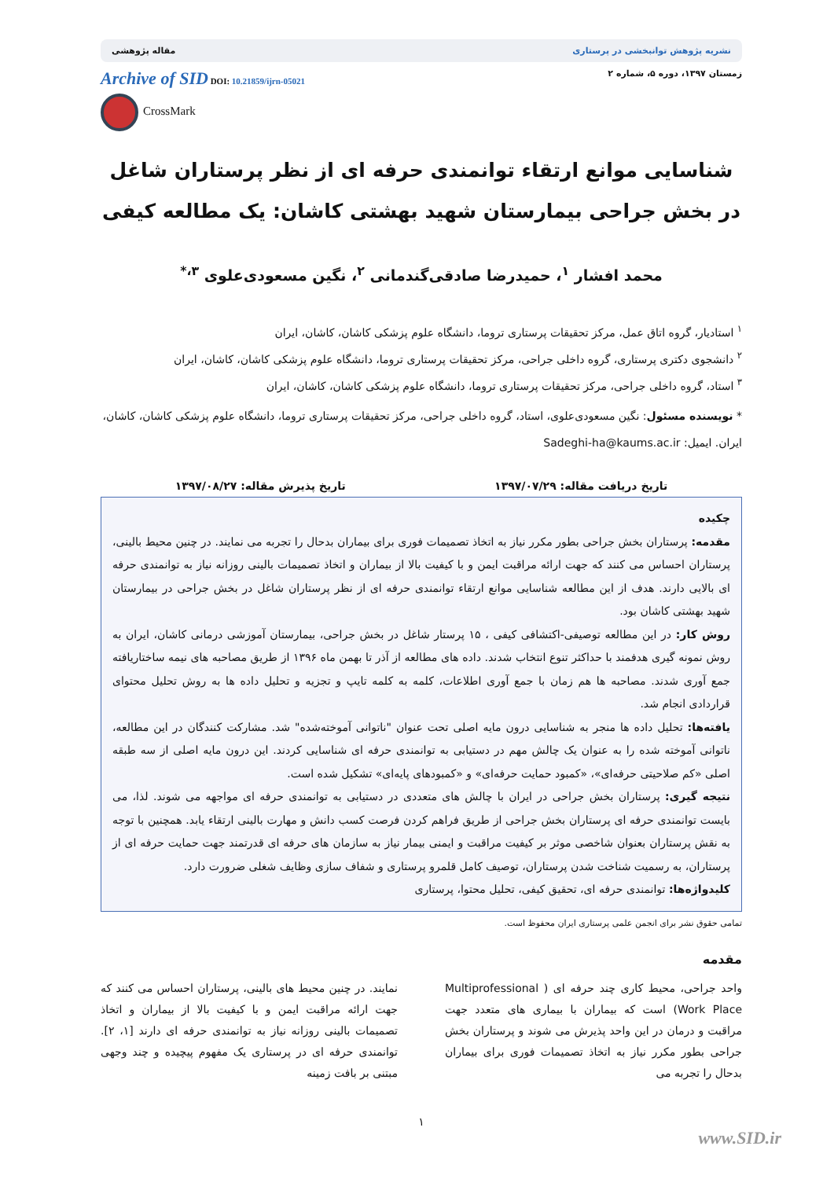نشریه پژوهش توانبخشی در پرستاری مقاله پژوهشی
زمستان ۱۳۹۷، دوره ۵، شماره ۲ Archive of SID DOI: 10.21859/ijrn-05021
CrossMark
شناسایی موانع ارتقاء توانمندی حرفه ای از نظر پرستاران شاغل در بخش جراحی بیمارستان شهید بهشتی کاشان: یک مطالعه کیفی
محمد افشار <sup>۱</sup>، حمیدرضا صادقی‌گندمانی <sup>۲</sup>، نگین مسعودی‌علوی <sup>۳،*</sup>
<sup>۱</sup> استادیار، گروه اتاق عمل، مرکز تحقیقات پرستاری تروما، دانشگاه علوم پزشکی کاشان، کاشان، ایران
<sup>۲</sup> دانشجوی دکتری پرستاری، گروه داخلی جراحی، مرکز تحقیقات پرستاری تروما، دانشگاه علوم پزشکی کاشان، کاشان، ایران
<sup>۳</sup> استاد، گروه داخلی جراحی، مرکز تحقیقات پرستاری تروما، دانشگاه علوم پزشکی کاشان، کاشان، ایران
* نویسنده مسئول: نگین مسعودی‌علوی، استاد، گروه داخلی جراحی، مرکز تحقیقات پرستاری تروما، دانشگاه علوم پزشکی کاشان، کاشان، ایران. ایمیل: Sadeghi-ha@kaums.ac.ir
تاریخ دریافت مقاله: ۱۳۹۷/۰۷/۲۹ تاریخ پذیرش مقاله: ۱۳۹۷/۰۸/۲۷
چکیده
مقدمه: پرستاران بخش جراحی بطور مکرر نیاز به اتخاذ تصمیمات فوری برای بیماران بدحال را تجربه می نمایند. در چنین محیط بالینی، پرستاران احساس می کنند که جهت ارائه مراقبت ایمن و با کیفیت بالا از بیماران و اتخاذ تصمیمات بالینی روزانه نیاز به توانمندی حرفه ای بالایی دارند. هدف از این مطالعه شناسایی موانع ارتقاء توانمندی حرفه ای از نظر پرستاران شاغل در بخش جراحی در بیمارستان شهید بهشتی کاشان بود.
روش کار: در این مطالعه توصیفی-اکتشافی کیفی ، ۱۵ پرستار شاغل در بخش جراحی، بیمارستان آموزشی درمانی کاشان، ایران به روش نمونه گیری هدفمند با حداکثر تنوع انتخاب شدند. داده های مطالعه از آذر تا بهمن ماه ۱۳۹۶ از طریق مصاحبه های نیمه ساختاریافته جمع آوری شدند. مصاحبه ها هم زمان با جمع آوری اطلاعات، کلمه به کلمه تایپ و تجزیه و تحلیل داده ها به روش تحلیل محتوای قراردادی انجام شد.
یافته‌ها: تحلیل داده ها منجر به شناسایی درون مایه اصلی تحت عنوان "ناتوانی آموخته‌شده" شد. مشارکت کنندگان در این مطالعه، ناتوانی آموخته شده را به عنوان یک چالش مهم در دستیابی به توانمندی حرفه ای شناسایی کردند. این درون مایه اصلی از سه طبقه اصلی «کم صلاحیتی حرفه‌ای»، «کمبود حمایت حرفه‌ای» و «کمبودهای پایه‌ای» تشکیل شده است.
نتیجه گیری: پرستاران بخش جراحی در ایران با چالش های متعددی در دستیابی به توانمندی حرفه ای مواجهه می شوند. لذا، می بایست توانمندی حرفه ای پرستاران بخش جراحی از طریق فراهم کردن فرصت کسب دانش و مهارت بالینی ارتقاء یابد. همچنین با توجه به نقش پرستاران بعنوان شاخصی موثر بر کیفیت مراقبت و ایمنی بیمار نیاز به سازمان های حرفه ای قدرتمند جهت حمایت حرفه ای از پرستاران، به رسمیت شناخت شدن پرستاران، توصیف کامل قلمرو پرستاری و شفاف سازی وظایف شغلی ضرورت دارد.
کلیدواژه‌ها: توانمندی حرفه ای، تحقیق کیفی، تحلیل محتوا، پرستاری
تمامی حقوق نشر برای انجمن علمی پرستاری ایران محفوظ است.
مقدمه
واحد جراحی، محیط کاری چند حرفه ای ( Multiprofessional Work Place) است که بیماران با بیماری های متعدد جهت مراقبت و درمان در این واحد پذیرش می شوند و پرستاران بخش جراحی بطور مکرر نیاز به اتخاذ تصمیمات فوری برای بیماران بدحال را تجربه می
نمایند. در چنین محیط های بالینی، پرستاران احساس می کنند که جهت ارائه مراقبت ایمن و با کیفیت بالا از بیماران و اتخاذ تصمیمات بالینی روزانه نیاز به توانمندی حرفه ای دارند [۱، ۲]. توانمندی حرفه ای در پرستاری یک مفهوم پیچیده و چند وجهی مبتنی بر بافت زمینه
۱
www.SID.ir